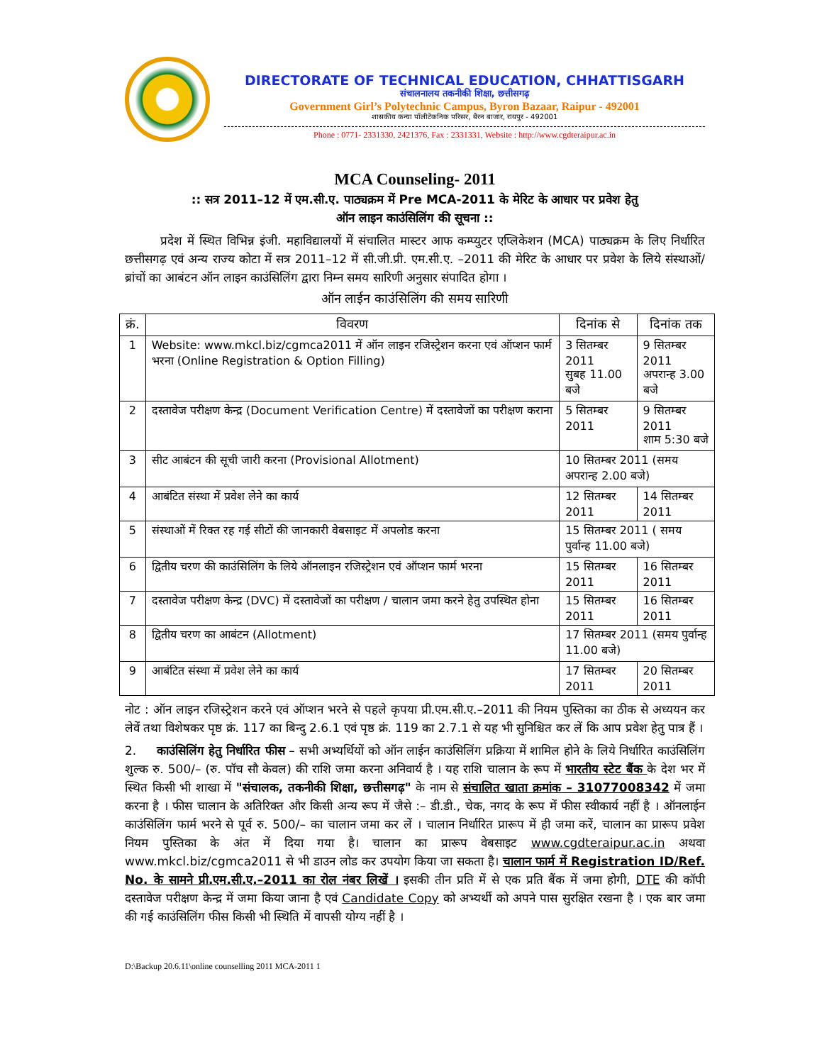DIRECTORATE OF TECHNICAL EDUCATION, CHHATTISGARH
संचालनालय तकनीकी शिक्षा, छत्तीसगढ़
Government Girl’s Polytechnic Campus, Byron Bazaar, Raipur - 492001
शासकीय कन्या पॉलीटेकनिक परिसर, बैरन बाजार, रायपुर - 492001
Phone : 0771- 2331330, 2421376, Fax : 2331331, Website : http://www.cgdteraipur.ac.in
MCA Counseling- 2011
:: सत्र 2011–12 में एम.सी.ए. पाठ्यक्रम में Pre MCA-2011 के मेरिट के आधार पर प्रवेश हेतु
ऑन लाइन काउंसिलिंग की सूचना ::
प्रदेश में स्थित विभिन्न इंजी. महाविद्यालयों में संचालित मास्टर आफ कम्प्युटर एप्लिकेशन (MCA) पाठ्यक्रम के लिए निर्धारित छत्तीसगढ़ एवं अन्य राज्य कोटा में सत्र 2011–12 में सी.जी.प्री. एम.सी.ए. –2011 की मेरिट के आधार पर प्रवेश के लिये संस्थाओं/ब्रांचों का आबंटन ऑन लाइन काउंसिलिंग द्वारा निम्न समय सारिणी अनुसार संपादित होगा ।
ऑन लाईन काउंसिलिंग की समय सारिणी
| क्रं. | विवरण | दिनांक से | दिनांक तक |
| --- | --- | --- | --- |
| 1 | Website: www.mkcl.biz/cgmca2011 में ऑन लाइन रजिस्ट्रेशन करना एवं ऑप्शन फार्म भरना (Online Registration & Option Filling) | 3 सितम्बर 2011 सुबह 11.00 बजे | 9 सितम्बर 2011 अपरान्ह 3.00 बजे |
| 2 | दस्तावेज परीक्षण केन्द्र (Document Verification Centre) में दस्तावेजों का परीक्षण कराना | 5 सितम्बर 2011 | 9 सितम्बर 2011 शाम 5:30 बजे |
| 3 | सीट आबंटन की सूची जारी करना (Provisional Allotment) | 10 सितम्बर 2011 (समय अपरान्ह 2.00 बजे) | |
| 4 | आबंटित संस्था में प्रवेश लेने का कार्य | 12 सितम्बर 2011 | 14 सितम्बर 2011 |
| 5 | संस्थाओं में रिक्त रह गई सीटों की जानकारी वेबसाइट में अपलोड करना | 15 सितम्बर 2011 ( समय पुर्वान्ह 11.00 बजे) | |
| 6 | द्वितीय चरण की काउंसिलिंग के लिये ऑनलाइन रजिस्ट्रेशन एवं ऑप्शन फार्म भरना | 15 सितम्बर 2011 | 16 सितम्बर 2011 |
| 7 | दस्तावेज परीक्षण केन्द्र (DVC) में दस्तावेजों का परीक्षण / चालान जमा करने हेतु उपस्थित होना | 15 सितम्बर 2011 | 16 सितम्बर 2011 |
| 8 | द्वितीय चरण का आबंटन (Allotment) | 17 सितम्बर 2011 (समय पुर्वान्ह 11.00 बजे) | |
| 9 | आबंटित संस्था में प्रवेश लेने का कार्य | 17 सितम्बर 2011 | 20 सितम्बर 2011 |
नोट : ऑन लाइन रजिस्ट्रेशन करने एवं ऑप्शन भरने से पहले कृपया प्री.एम.सी.ए.–2011 की नियम पुस्तिका का ठीक से अध्ययन कर लेवें तथा विशेषकर पृष्ठ क्रं. 117 का बिन्दु 2.6.1 एवं पृष्ठ क्रं. 119 का 2.7.1 से यह भी सुनिश्चित कर लें कि आप प्रवेश हेतु पात्र हैं ।
2. काउंसिलिंग हेतु निर्धारित फीस – सभी अभ्यर्थियों को ऑन लाईन काउंसिलिंग प्रक्रिया में शामिल होने के लिये निर्धारित काउंसिलिंग शुल्क रु. 500/– (रु. पॉच सौ केवल) की राशि जमा करना अनिवार्य है । यह राशि चालान के रूप में भारतीय स्टेट बैंक के देश भर में स्थित किसी भी शाखा में "संचालक, तकनीकी शिक्षा, छत्तीसगढ़" के नाम से संचालित खाता क्रमांक – 31077008342 में जमा करना है । फीस चालान के अतिरिक्त और किसी अन्य रूप में जैसे :– डी.डी., चेक, नगद के रूप में फीस स्वीकार्य नहीं है । ऑनलाईन काउंसिलिंग फार्म भरने से पूर्व रु. 500/– का चालान जमा कर लें । चालान निर्धारित प्रारूप में ही जमा करें, चालान का प्रारूप प्रवेश नियम पुस्तिका के अंत में दिया गया है। चालान का प्रारूप वेबसाइट www.cgdteraipur.ac.in अथवा www.mkcl.biz/cgmca2011 से भी डाउन लोड कर उपयोग किया जा सकता है। चालान फार्म में Registration ID/Ref. No. के सामने प्री.एम.सी.ए.–2011 का रोल नंबर लिखें । इसकी तीन प्रति में से एक प्रति बैंक में जमा होगी, DTE की कॉपी दस्तावेज परीक्षण केन्द्र में जमा किया जाना है एवं Candidate Copy को अभ्यर्थी को अपने पास सुरक्षित रखना है । एक बार जमा की गई काउंसिलिंग फीस किसी भी स्थिति में वापसी योग्य नहीं है ।
D:\Backup 20.6.11\online counselling 2011 MCA-2011 1